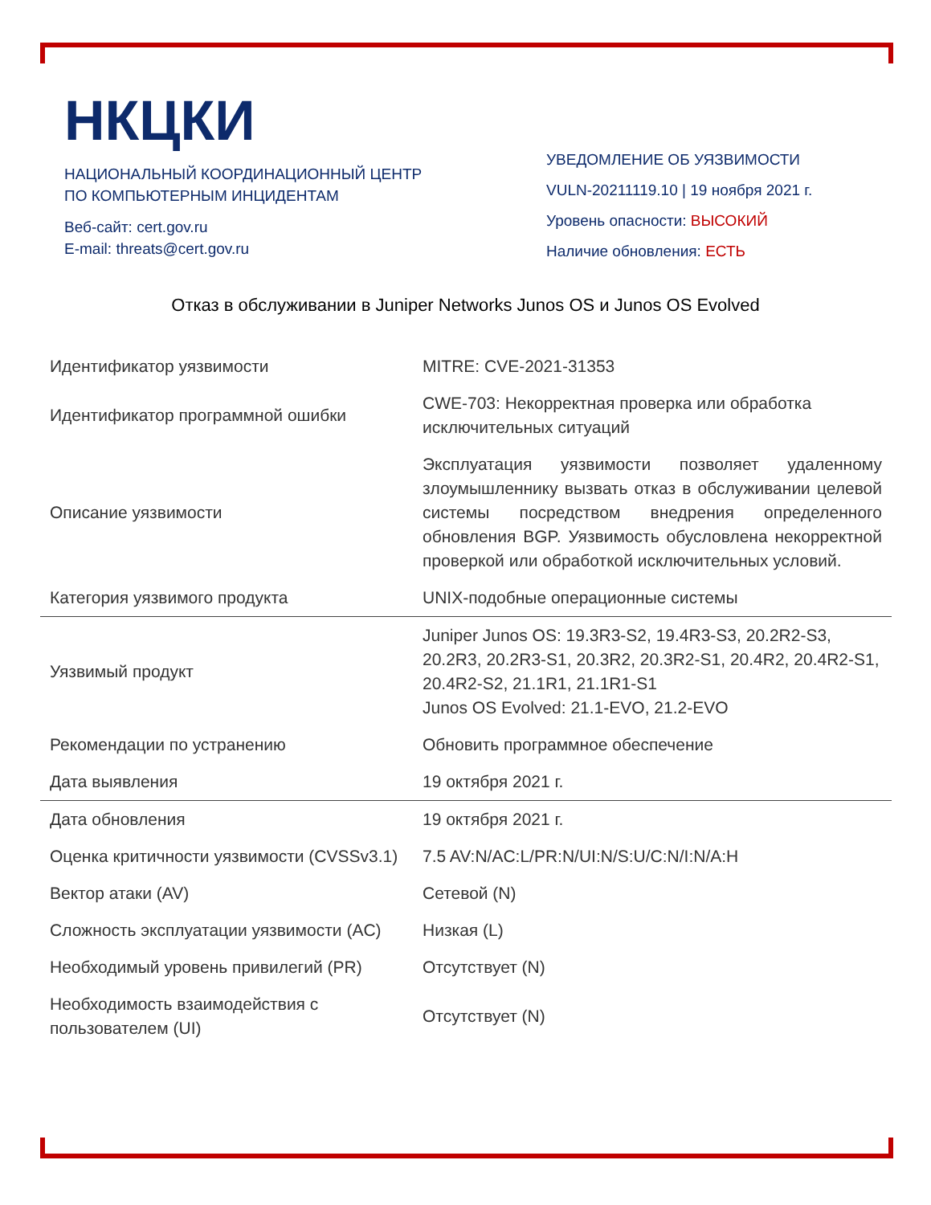НКЦКИ
НАЦИОНАЛЬНЫЙ КООРДИНАЦИОННЫЙ ЦЕНТР
ПО КОМПЬЮТЕРНЫМ ИНЦИДЕНТАМ
Веб-сайт: cert.gov.ru
E-mail: threats@cert.gov.ru
УВЕДОМЛЕНИЕ ОБ УЯЗВИМОСТИ
VULN-20211119.10 | 19 ноября 2021 г.
Уровень опасности: ВЫСОКИЙ
Наличие обновления: ЕСТЬ
Отказ в обслуживании в Juniper Networks Junos OS и Junos OS Evolved
| Идентификатор уязвимости | MITRE: CVE-2021-31353 |
| Идентификатор программной ошибки | CWE-703: Некорректная проверка или обработка исключительных ситуаций |
| Описание уязвимости | Эксплуатация уязвимости позволяет удаленному злоумышленнику вызвать отказ в обслуживании целевой системы посредством внедрения определенного обновления BGP. Уязвимость обусловлена некорректной проверкой или обработкой исключительных условий. |
| Категория уязвимого продукта | UNIX-подобные операционные системы |
| Уязвимый продукт | Juniper Junos OS: 19.3R3-S2, 19.4R3-S3, 20.2R2-S3, 20.2R3, 20.2R3-S1, 20.3R2, 20.3R2-S1, 20.4R2, 20.4R2-S1, 20.4R2-S2, 21.1R1, 21.1R1-S1 Junos OS Evolved: 21.1-EVO, 21.2-EVO |
| Рекомендации по устранению | Обновить программное обеспечение |
| Дата выявления | 19 октября 2021 г. |
| Дата обновления | 19 октября 2021 г. |
| Оценка критичности уязвимости (CVSSv3.1) | 7.5 AV:N/AC:L/PR:N/UI:N/S:U/C:N/I:N/A:H |
| Вектор атаки (AV) | Сетевой (N) |
| Сложность эксплуатации уязвимости (AC) | Низкая (L) |
| Необходимый уровень привилегий (PR) | Отсутствует (N) |
| Необходимость взаимодействия с пользователем (UI) | Отсутствует (N) |